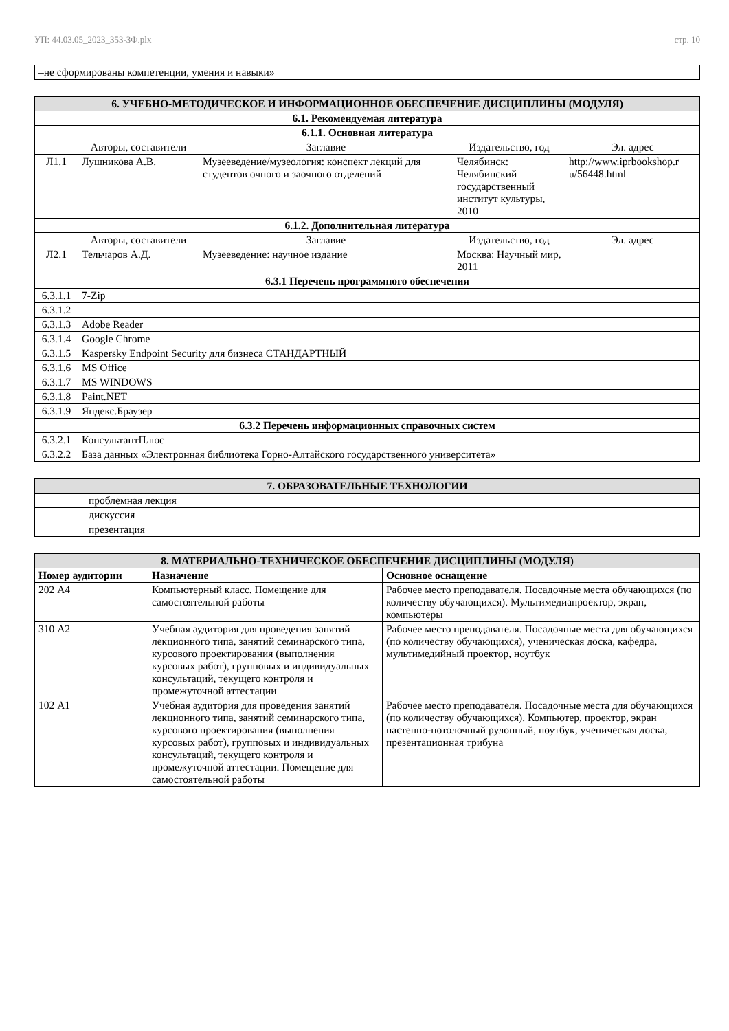УП: 44.03.05_2023_353-ЗФ.plx стр. 10
| –не сформированы компетенции, умения и навыки» |
| 6. УЧЕБНО-МЕТОДИЧЕСКОЕ И ИНФОРМАЦИОННОЕ ОБЕСПЕЧЕНИЕ ДИСЦИПЛИНЫ (МОДУЛЯ) | | | | |
| --- | --- | --- | --- | --- |
| 6.1. Рекомендуемая литература | | | | |
| 6.1.1. Основная литература | | | | |
| | Авторы, составители | Заглавие | Издательство, год | Эл. адрес |
| Л1.1 | Лушникова А.В. | Музееведение/музеология: конспект лекций для студентов очного и заочного отделений | Челябинск: Челябинский государственный институт культуры, 2010 | http://www.iprbookshop.r u/56448.html |
| 6.1.2. Дополнительная литература | | | | |
| | Авторы, составители | Заглавие | Издательство, год | Эл. адрес |
| Л2.1 | Тельчаров А.Д. | Музееведение: научное издание | Москва: Научный мир, 2011 | |
| 6.3.1 Перечень программного обеспечения | | | | |
| 6.3.1.1 | 7-Zip | | | |
| 6.3.1.2 | | | | |
| 6.3.1.3 | Adobe Reader | | | |
| 6.3.1.4 | Google Chrome | | | |
| 6.3.1.5 | Kaspersky Endpoint Security для бизнеса СТАНДАРТНЫЙ | | | |
| 6.3.1.6 | MS Office | | | |
| 6.3.1.7 | MS WINDOWS | | | |
| 6.3.1.8 | Paint.NET | | | |
| 6.3.1.9 | Яндекс.Браузер | | | |
| 6.3.2 Перечень информационных справочных систем | | | | |
| 6.3.2.1 | КонсультантПлюс | | | |
| 6.3.2.2 | База данных «Электронная библиотека Горно-Алтайского государственного университета» | | | |
| 7. ОБРАЗОВАТЕЛЬНЫЕ ТЕХНОЛОГИИ | | |
| --- | --- | --- |
| | проблемная лекция | |
| | дискуссия | |
| | презентация | |
| 8. МАТЕРИАЛЬНО-ТЕХНИЧЕСКОЕ ОБЕСПЕЧЕНИЕ ДИСЦИПЛИНЫ (МОДУЛЯ) | | |
| --- | --- | --- |
| Номер аудитории | Назначение | Основное оснащение |
| 202 А4 | Компьютерный класс. Помещение для самостоятельной работы | Рабочее место преподавателя. Посадочные места обучающихся (по количеству обучающихся). Мультимедиапроектор, экран, компьютеры |
| 310 А2 | Учебная аудитория для проведения занятий лекционного типа, занятий семинарского типа, курсового проектирования (выполнения курсовых работ), групповых и индивидуальных консультаций, текущего контроля и промежуточной аттестации | Рабочее место преподавателя. Посадочные места для обучающихся (по количеству обучающихся), ученическая доска, кафедра, мультимедийный проектор, ноутбук |
| 102 А1 | Учебная аудитория для проведения занятий лекционного типа, занятий семинарского типа, курсового проектирования (выполнения курсовых работ), групповых и индивидуальных консультаций, текущего контроля и промежуточной аттестации. Помещение для самостоятельной работы | Рабочее место преподавателя. Посадочные места для обучающихся (по количеству обучающихся). Компьютер, проектор, экран настенно-потолочный рулонный, ноутбук, ученическая доска, презентационная трибуна |